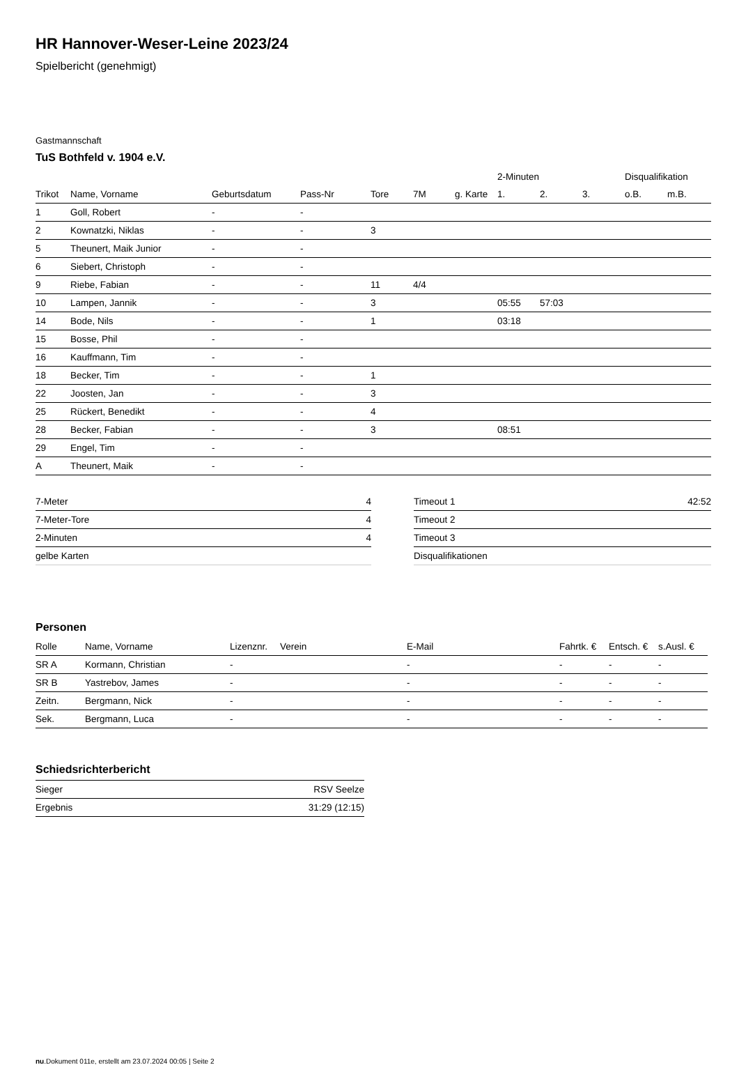HR Hannover-Weser-Leine 2023/24
Spielbericht (genehmigt)
Gastmannschaft
TuS Bothfeld v. 1904 e.V.
| | | | | | | | 2-Minuten | | | Disqualifikation | |
| --- | --- | --- | --- | --- | --- | --- | --- | --- | --- | --- | --- |
| Trikot | Name, Vorname | Geburtsdatum | Pass-Nr | Tore | 7M | g. Karte | 1. | 2. | 3. | o.B. | m.B. |
| 1 | Goll, Robert | - | - | | | | | | | | |
| 2 | Kownatzki, Niklas | - | - | 3 | | | | | | | |
| 5 | Theunert, Maik Junior | - | - | | | | | | | | |
| 6 | Siebert, Christoph | - | - | | | | | | | | |
| 9 | Riebe, Fabian | - | - | 11 | 4/4 | | | | | | |
| 10 | Lampen, Jannik | - | - | 3 | | | 05:55 | 57:03 | | | |
| 14 | Bode, Nils | - | - | 1 | | | 03:18 | | | | |
| 15 | Bosse, Phil | - | - | | | | | | | | |
| 16 | Kauffmann, Tim | - | - | | | | | | | | |
| 18 | Becker, Tim | - | - | 1 | | | | | | | |
| 22 | Joosten, Jan | - | - | 3 | | | | | | | |
| 25 | Rückert, Benedikt | - | - | 4 | | | | | | | |
| 28 | Becker, Fabian | - | - | 3 | | | 08:51 | | | | |
| 29 | Engel, Tim | - | - | | | | | | | | |
| A | Theunert, Maik | - | - | | | | | | | | |
| 7-Meter | 4 |
| 7-Meter-Tore | 4 |
| 2-Minuten | 4 |
| gelbe Karten | |
| Timeout 1 | 42:52 |
| Timeout 2 | |
| Timeout 3 | |
| Disqualifikationen | |
Personen
| Rolle | Name, Vorname | Lizenznr. | Verein | E-Mail | Fahrtk. € | Entsch. € | s.Ausl. € |
| --- | --- | --- | --- | --- | --- | --- | --- |
| SR A | Kormann, Christian | - | | - | - | - | - |
| SR B | Yastrebov, James | - | | - | - | - | - |
| Zeitn. | Bergmann, Nick | - | | - | - | - | - |
| Sek. | Bergmann, Luca | - | | - | - | - | - |
Schiedsrichterbericht
| Sieger | RSV Seelze |
| Ergebnis | 31:29 (12:15) |
nu.Dokument 011e, erstellt am 23.07.2024 00:05 | Seite 2